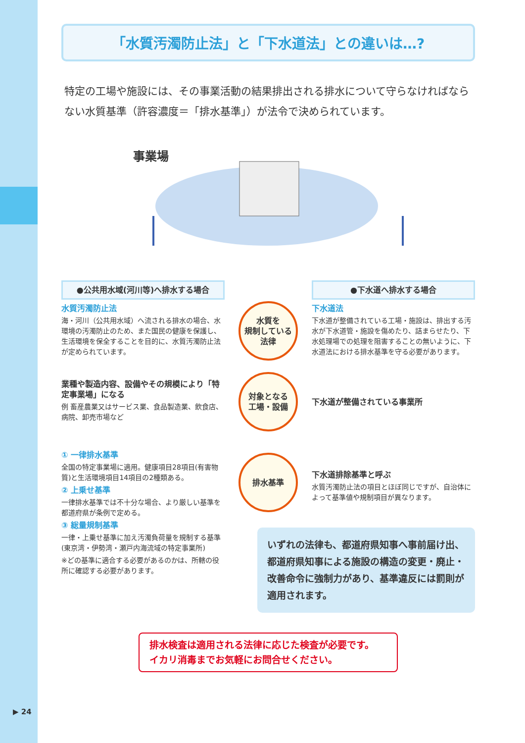▶ 24
「水質汚濁防止法」と「下水道法」との違いは…?
特定の工場や施設には、その事業活動の結果排出される排水について守らなければならない水質基準（許容濃度＝「排水基準」）が法令で決められています。
事業場
●公共用水域(河川等)へ排水する場合
●下水道へ排水する場合
水質汚濁防止法
海・河川（公共用水域）へ流される排水の場合、水環境の汚濁防止のため、また国民の健康を保護し、生活環境を保全することを目的に、水質汚濁防止法が定められています。
水質を
規制している
法律
下水道法
下水道が整備されている工場・施設は、排出する汚水が下水道管・施設を傷めたり、詰まらせたり、下水処理場での処理を阻害することの無いように、下水道法における排水基準を守る必要があります。
業種や製造内容、設備やその規模により「特定事業場」になる
例 畜産農業又はサービス業、食品製造業、飲食店、病院、卸売市場など
対象となる
工場・設備
下水道が整備されている事業所
① 一律排水基準
全国の特定事業場に適用。健康項目28項目(有害物質)と生活環境項目14項目の2種類ある。
② 上乗せ基準
一律排水基準では不十分な場合、より厳しい基準を都道府県が条例で定める。
③ 総量規制基準
一律・上乗せ基準に加え汚濁負荷量を規制する基準
(東京湾・伊勢湾・瀬戸内海流域の特定事業所)
※どの基準に適合する必要があるのかは、所轄の役所に確認する必要があります。
排水基準
下水道排除基準と呼ぶ
水質汚濁防止法の項目とほぼ同じですが、自治体によって基準値や規制項目が異なります。
いずれの法律も、都道府県知事へ事前届け出、都道府県知事による施設の構造の変更・廃止・改善命令に強制力があり、基準違反には罰則が適用されます。
排水検査は適用される法律に応じた検査が必要です。
イカリ消毒までお気軽にお問合せください。